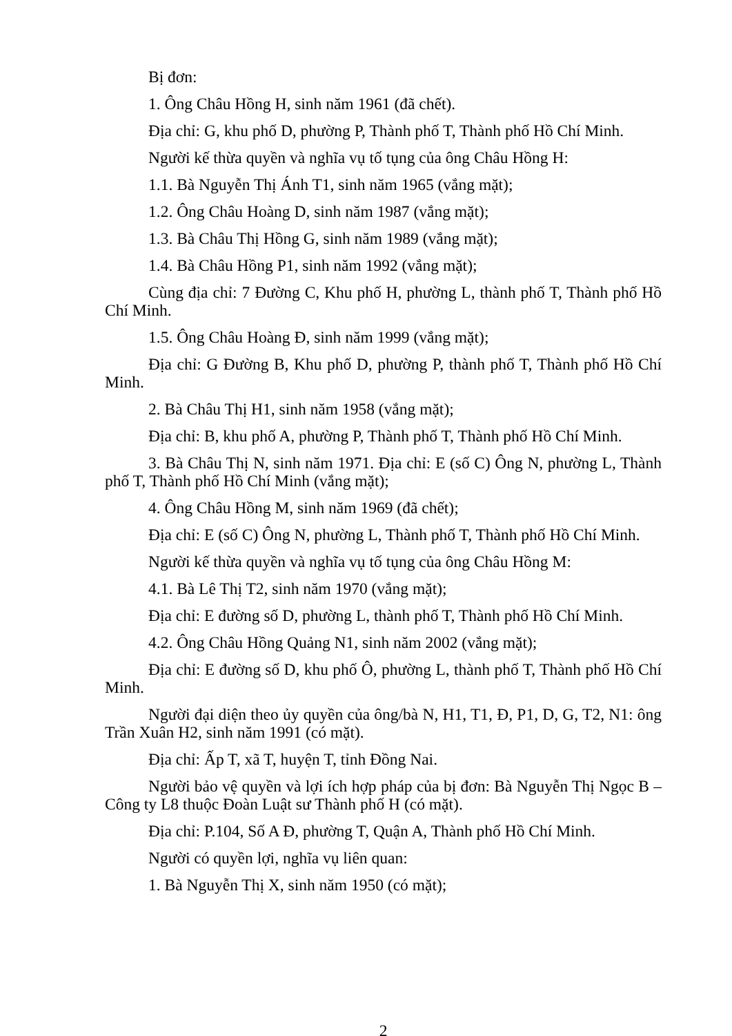Bị đơn:
1. Ông Châu Hồng H, sinh năm 1961 (đã chết).
Địa chỉ: G, khu phố D, phường P, Thành phố T, Thành phố Hồ Chí Minh.
Người kế thừa quyền và nghĩa vụ tố tụng của ông Châu Hồng H:
1.1. Bà Nguyễn Thị Ánh T1, sinh năm 1965 (vắng mặt);
1.2. Ông Châu Hoàng D, sinh năm 1987 (vắng mặt);
1.3. Bà Châu Thị Hồng G, sinh năm 1989 (vắng mặt);
1.4. Bà Châu Hồng P1, sinh năm 1992 (vắng mặt);
Cùng địa chỉ: 7 Đường C, Khu phố H, phường L, thành phố T, Thành phố Hồ Chí Minh.
1.5. Ông Châu Hoàng Đ, sinh năm 1999 (vắng mặt);
Địa chỉ: G Đường B, Khu phố D, phường P, thành phố T, Thành phố Hồ Chí Minh.
2. Bà Châu Thị H1, sinh năm 1958 (vắng mặt);
Địa chỉ: B, khu phố A, phường P, Thành phố T, Thành phố Hồ Chí Minh.
3. Bà Châu Thị N, sinh năm 1971. Địa chỉ: E (số C) Ông N, phường L, Thành phố T, Thành phố Hồ Chí Minh (vắng mặt);
4. Ông Châu Hồng M, sinh năm 1969 (đã chết);
Địa chỉ: E (số C) Ông N, phường L, Thành phố T, Thành phố Hồ Chí Minh.
Người kế thừa quyền và nghĩa vụ tố tụng của ông Châu Hồng M:
4.1. Bà Lê Thị T2, sinh năm 1970 (vắng mặt);
Địa chỉ: E đường số D, phường L, thành phố T, Thành phố Hồ Chí Minh.
4.2. Ông Châu Hồng Quảng N1, sinh năm 2002 (vắng mặt);
Địa chỉ: E đường số D, khu phố Ô, phường L, thành phố T, Thành phố Hồ Chí Minh.
Người đại diện theo ủy quyền của ông/bà N, H1, T1, Đ, P1, D, G, T2, N1: ông Trần Xuân H2, sinh năm 1991 (có mặt).
Địa chỉ: Ấp T, xã T, huyện T, tỉnh Đồng Nai.
Người bảo vệ quyền và lợi ích hợp pháp của bị đơn: Bà Nguyễn Thị Ngọc B – Công ty L8 thuộc Đoàn Luật sư Thành phố H (có mặt).
Địa chỉ: P.104, Số A Đ, phường T, Quận A, Thành phố Hồ Chí Minh.
Người có quyền lợi, nghĩa vụ liên quan:
1. Bà Nguyễn Thị X, sinh năm 1950 (có mặt);
2